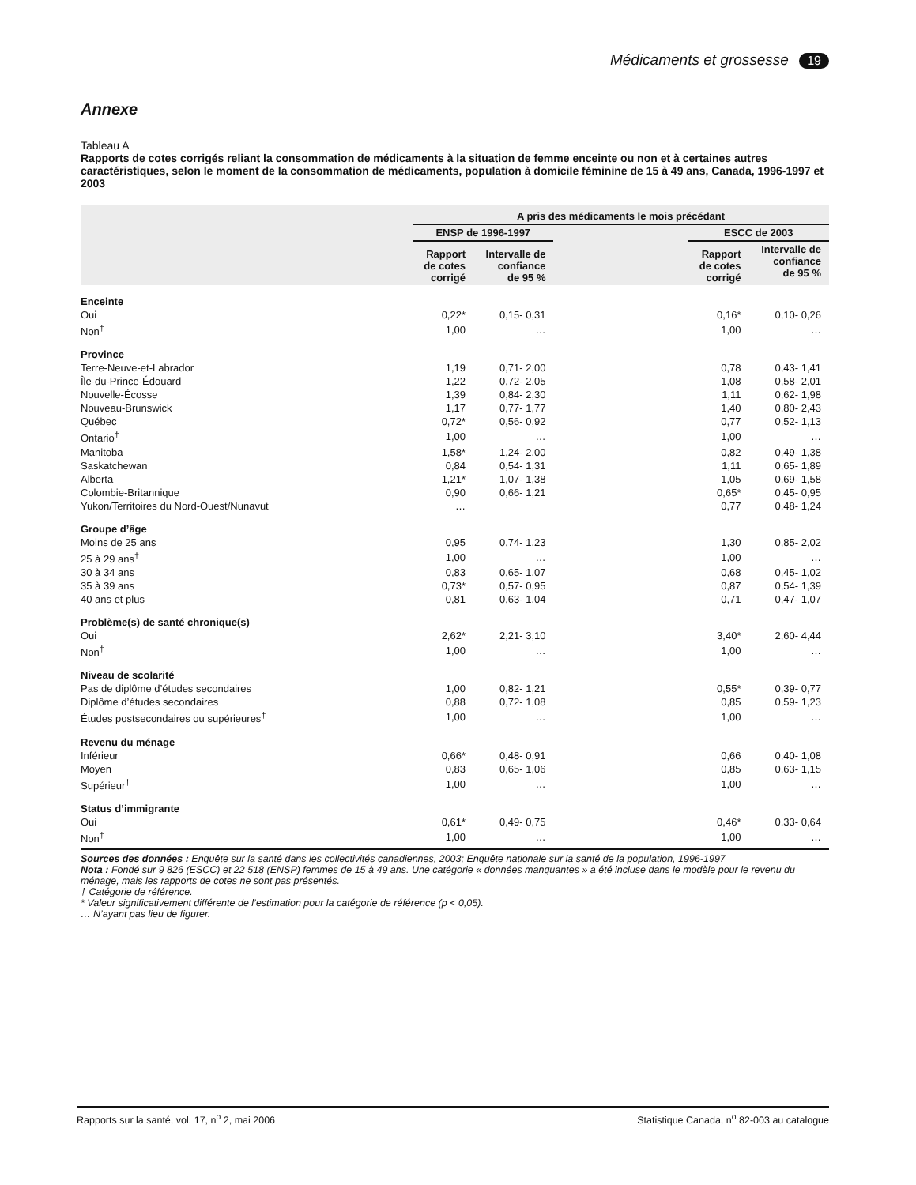Médicaments et grossesse 19
Annexe
Tableau A
Rapports de cotes corrigés reliant la consommation de médicaments à la situation de femme enceinte ou non et à certaines autres caractéristiques, selon le moment de la consommation de médicaments, population à domicile féminine de 15 à 49 ans, Canada, 1996-1997 et 2003
| | A pris des médicaments le mois précédant | | | | |
| --- | --- | --- | --- | --- | --- |
| | ENSP de 1996-1997 | | | ESCC de 2003 | |
| | Rapport de cotes corrigé | Intervalle de confiance de 95 % | | Rapport de cotes corrigé | Intervalle de confiance de 95 % |
| Enceinte | | | | | |
| Oui | 0,22* | 0,15- 0,31 | | 0,16* | 0,10- 0,26 |
| Non<sup>†</sup> | 1,00 | … | | 1,00 | … |
| Province | | | | | |
| Terre-Neuve-et-Labrador | 1,19 | 0,71- 2,00 | | 0,78 | 0,43- 1,41 |
| Île-du-Prince-Édouard | 1,22 | 0,72- 2,05 | | 1,08 | 0,58- 2,01 |
| Nouvelle-Écosse | 1,39 | 0,84- 2,30 | | 1,11 | 0,62- 1,98 |
| Nouveau-Brunswick | 1,17 | 0,77- 1,77 | | 1,40 | 0,80- 2,43 |
| Québec | 0,72* | 0,56- 0,92 | | 0,77 | 0,52- 1,13 |
| Ontario<sup>†</sup> | 1,00 | … | | 1,00 | … |
| Manitoba | 1,58* | 1,24- 2,00 | | 0,82 | 0,49- 1,38 |
| Saskatchewan | 0,84 | 0,54- 1,31 | | 1,11 | 0,65- 1,89 |
| Alberta | 1,21* | 1,07- 1,38 | | 1,05 | 0,69- 1,58 |
| Colombie-Britannique | 0,90 | 0,66- 1,21 | | 0,65* | 0,45- 0,95 |
| Yukon/Territoires du Nord-Ouest/Nunavut | … | | | 0,77 | 0,48- 1,24 |
| Groupe d’âge | | | | | |
| Moins de 25 ans | 0,95 | 0,74- 1,23 | | 1,30 | 0,85- 2,02 |
| 25 à 29 ans<sup>†</sup> | 1,00 | … | | 1,00 | … |
| 30 à 34 ans | 0,83 | 0,65- 1,07 | | 0,68 | 0,45- 1,02 |
| 35 à 39 ans | 0,73* | 0,57- 0,95 | | 0,87 | 0,54- 1,39 |
| 40 ans et plus | 0,81 | 0,63- 1,04 | | 0,71 | 0,47- 1,07 |
| Problème(s) de santé chronique(s) | | | | | |
| Oui | 2,62* | 2,21- 3,10 | | 3,40* | 2,60- 4,44 |
| Non<sup>†</sup> | 1,00 | … | | 1,00 | … |
| Niveau de scolarité | | | | | |
| Pas de diplôme d’études secondaires | 1,00 | 0,82- 1,21 | | 0,55* | 0,39- 0,77 |
| Diplôme d’études secondaires | 0,88 | 0,72- 1,08 | | 0,85 | 0,59- 1,23 |
| Études postsecondaires ou supérieures<sup>†</sup> | 1,00 | … | | 1,00 | … |
| Revenu du ménage | | | | | |
| Inférieur | 0,66* | 0,48- 0,91 | | 0,66 | 0,40- 1,08 |
| Moyen | 0,83 | 0,65- 1,06 | | 0,85 | 0,63- 1,15 |
| Supérieur<sup>†</sup> | 1,00 | … | | 1,00 | … |
| Status d’immigrante | | | | | |
| Oui | 0,61* | 0,49- 0,75 | | 0,46* | 0,33- 0,64 |
| Non<sup>†</sup> | 1,00 | … | | 1,00 | … |
Sources des données : Enquête sur la santé dans les collectivités canadiennes, 2003; Enquête nationale sur la santé de la population, 1996-1997
Nota : Fondé sur 9 826 (ESCC) et 22 518 (ENSP) femmes de 15 à 49 ans. Une catégorie « données manquantes » a été incluse dans le modèle pour le revenu du ménage, mais les rapports de cotes ne sont pas présentés.
† Catégorie de référence.
* Valeur significativement différente de l’estimation pour la catégorie de référence (p < 0,05).
… N’ayant pas lieu de figurer.
Rapports sur la santé, vol. 17, n<sup>o</sup> 2, mai 2006 Statistique Canada, n<sup>o</sup> 82-003 au catalogue